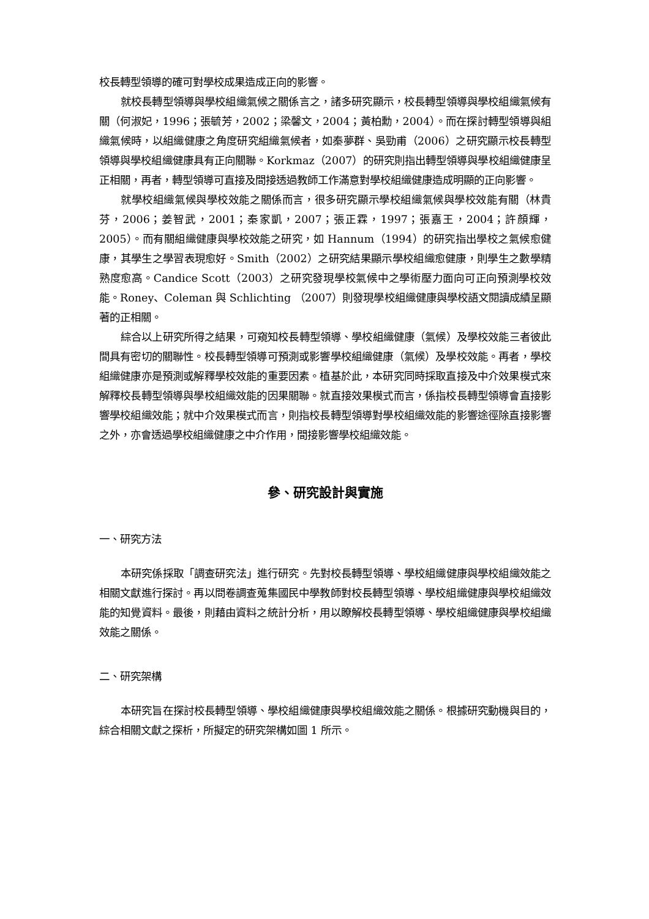校長轉型領導的確可對學校成果造成正向的影響。
就校長轉型領導與學校組織氣候之關係言之，諸多研究顯示，校長轉型領導與學校組織氣候有關（何淑妃，1996；張毓芳，2002；梁馨文，2004；黃柏勳，2004）。而在探討轉型領導與組織氣候時，以組織健康之角度研究組織氣候者，如秦夢群、吳勁甫（2006）之研究顯示校長轉型領導與學校組織健康具有正向關聯。Korkmaz（2007）的研究則指出轉型領導與學校組織健康呈正相關，再者，轉型領導可直接及間接透過教師工作滿意對學校組織健康造成明顯的正向影響。
就學校組織氣候與學校效能之關係而言，很多研究顯示學校組織氣候與學校效能有關（林貴芬，2006；姜智武，2001；秦家凱，2007；張正霖，1997；張嘉王，2004；許顏輝，2005）。而有關組織健康與學校效能之研究，如 Hannum（1994）的研究指出學校之氣候愈健康，其學生之學習表現愈好。Smith（2002）之研究結果顯示學校組織愈健康，則學生之數學精熟度愈高。Candice Scott（2003）之研究發現學校氣候中之學術壓力面向可正向預測學校效能。Roney、Coleman 與 Schlichting （2007）則發現學校組織健康與學校語文閱讀成績呈顯著的正相關。
綜合以上研究所得之結果，可窺知校長轉型領導、學校組織健康（氣候）及學校效能三者彼此間具有密切的關聯性。校長轉型領導可預測或影響學校組織健康（氣候）及學校效能。再者，學校組織健康亦是預測或解釋學校效能的重要因素。植基於此，本研究同時採取直接及中介效果模式來解釋校長轉型領導與學校組織效能的因果關聯。就直接效果模式而言，係指校長轉型領導會直接影響學校組織效能；就中介效果模式而言，則指校長轉型領導對學校組織效能的影響途徑除直接影響之外，亦會透過學校組織健康之中介作用，間接影響學校組織效能。
參、研究設計與實施
一、研究方法
本研究係採取「調查研究法」進行研究。先對校長轉型領導、學校組織健康與學校組織效能之相關文獻進行探討。再以問卷調查蒐集國民中學教師對校長轉型領導、學校組織健康與學校組織效能的知覺資料。最後，則藉由資料之統計分析，用以瞭解校長轉型領導、學校組織健康與學校組織效能之關係。
二、研究架構
本研究旨在探討校長轉型領導、學校組織健康與學校組織效能之關係。根據研究動機與目的，綜合相關文獻之探析，所擬定的研究架構如圖 1 所示。